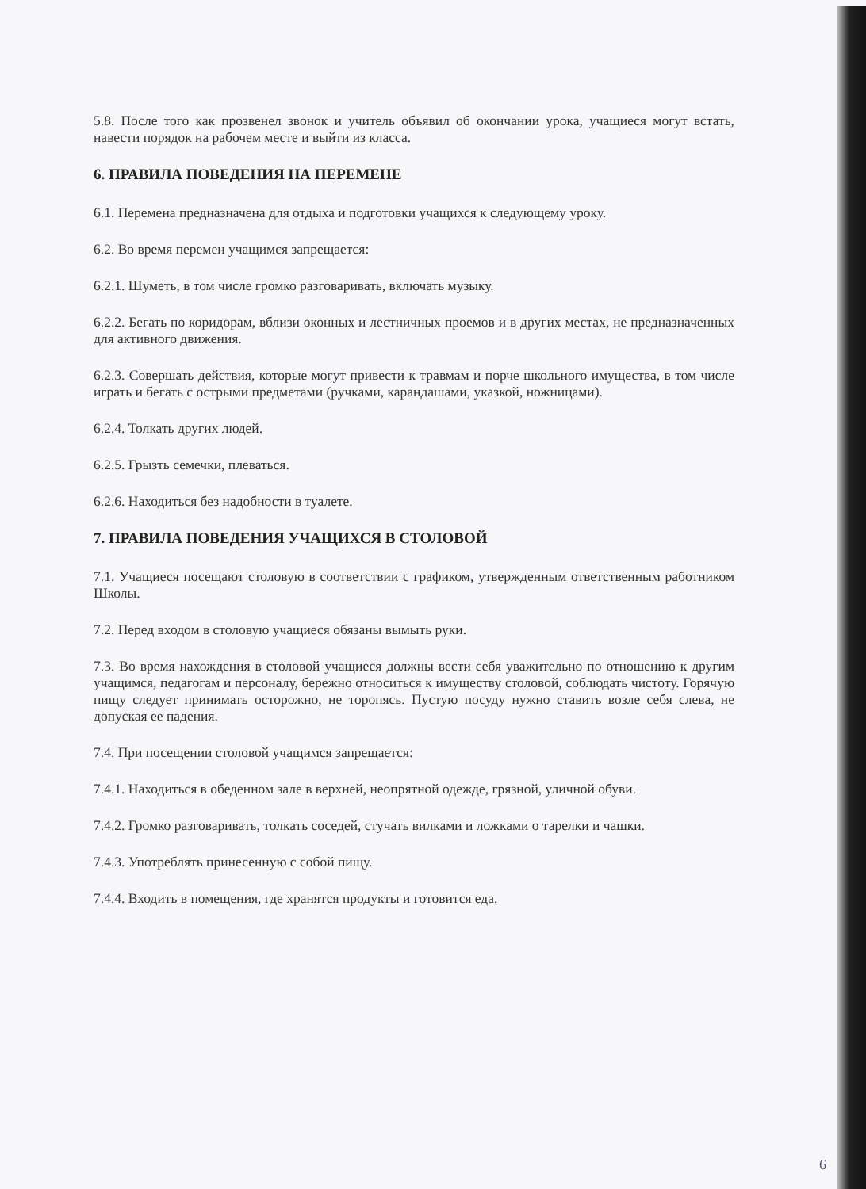5.8. После того как прозвенел звонок и учитель объявил об окончании урока, учащиеся могут встать, навести порядок на рабочем месте и выйти из класса.
6. ПРАВИЛА ПОВЕДЕНИЯ НА ПЕРЕМЕНЕ
6.1. Перемена предназначена для отдыха и подготовки учащихся к следующему уроку.
6.2. Во время перемен учащимся запрещается:
6.2.1. Шуметь, в том числе громко разговаривать, включать музыку.
6.2.2. Бегать по коридорам, вблизи оконных и лестничных проемов и в других местах, не предназначенных для активного движения.
6.2.3. Совершать действия, которые могут привести к травмам и порче школьного имущества, в том числе играть и бегать с острыми предметами (ручками, карандашами, указкой, ножницами).
6.2.4. Толкать других людей.
6.2.5. Грызть семечки, плеваться.
6.2.6. Находиться без надобности в туалете.
7. ПРАВИЛА ПОВЕДЕНИЯ УЧАЩИХСЯ В СТОЛОВОЙ
7.1. Учащиеся посещают столовую в соответствии с графиком, утвержденным ответственным работником Школы.
7.2. Перед входом в столовую учащиеся обязаны вымыть руки.
7.3. Во время нахождения в столовой учащиеся должны вести себя уважительно по отношению к другим учащимся, педагогам и персоналу, бережно относиться к имуществу столовой, соблюдать чистоту. Горячую пищу следует принимать осторожно, не торопясь. Пустую посуду нужно ставить возле себя слева, не допуская ее падения.
7.4. При посещении столовой учащимся запрещается:
7.4.1. Находиться в обеденном зале в верхней, неопрятной одежде, грязной, уличной обуви.
7.4.2. Громко разговаривать, толкать соседей, стучать вилками и ложками о тарелки и чашки.
7.4.3. Употреблять принесенную с собой пищу.
7.4.4. Входить в помещения, где хранятся продукты и готовится еда.
6